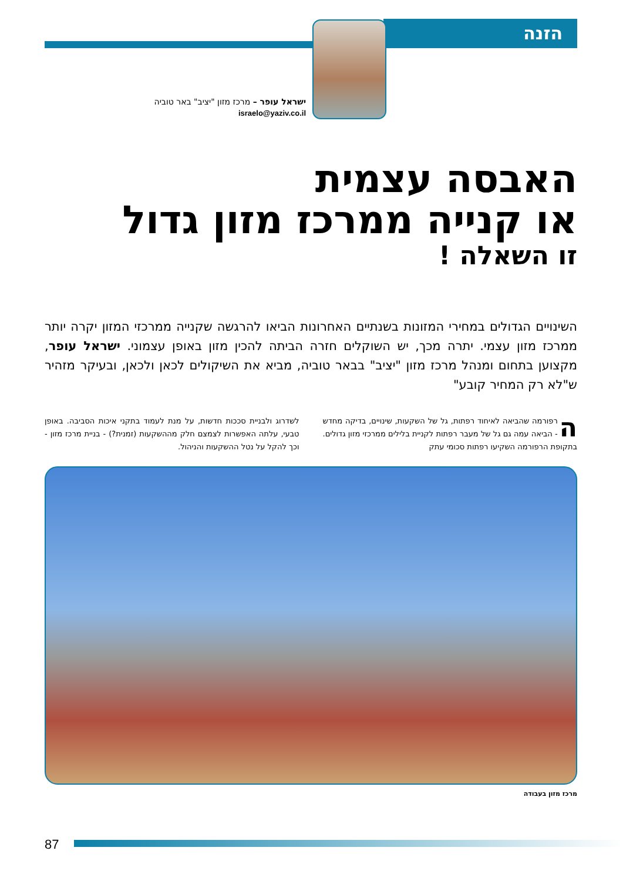הזנה
ישראל עופר – מרכז מזון "יציב" באר טוביה
israelo@yaziv.co.il
האבסה עצמית
או קנייה ממרכז מזון גדול
זו השאלה !
השינויים הגדולים במחירי המזונות בשנתיים האחרונות הביאו להרגשה שקנייה ממרכזי המזון יקרה יותר ממרכז מזון עצמי. יתרה מכך, יש השוקלים חזרה הביתה להכין מזון באופן עצמוני. ישראל עופר, מקצוען בתחום ומנהל מרכז מזון "יציב" בבאר טוביה, מביא את השיקולים לכאן ולכאן, ובעיקר מזהיר ש"לא רק המחיר קובע"
הרפורמה שהביאה לאיחוד רפתות, גל של השקעות, שינויים, בדיקה מחדש - הביאה עמה גם גל של מעבר רפתות לקניית בלילים ממרכזי מזון גדולים. בתקופת הרפורמה השקיעו רפתות סכומי עתק
לשדרוג ולבניית סככות חדשות, על מנת לעמוד בתקני איכות הסביבה. באופן טבעי, עלתה האפשרות לצמצם חלק מההשקעות (זמנית?) - בניית מרכז מזון - וכך להקל על נטל ההשקעות והניהול.
מרכז מזון בעבודה
87